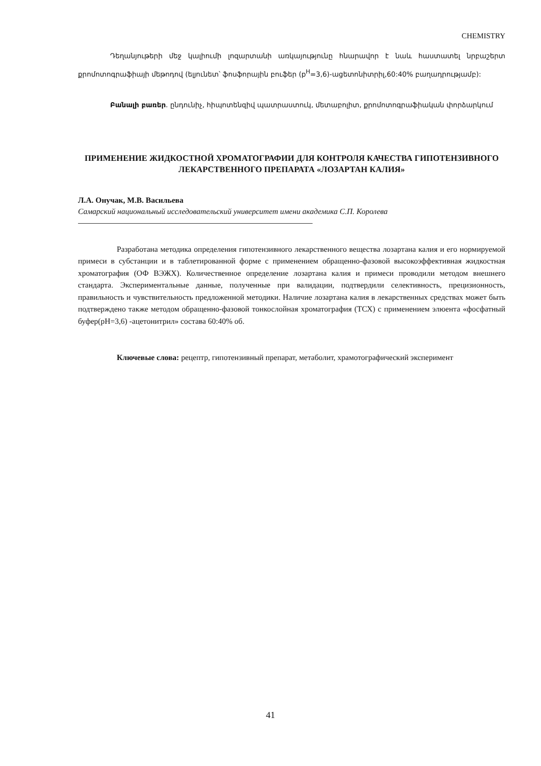CHEMISTRY
Դեղանյութերի մեջ կալիումի լոզարտանի առկայությունը հնարավոր է նաև հաստատել նրբաշերտ քրոմոտոգրաֆիայի մեթոդով (ելյունետ՝ ֆոսֆորային բուֆեր (p<sup>H</sup>=3,6)-ացետոնիտրիլ,60:40% բաղադրությամբ):
Բանալի բառեր. ընդունիչ, հիպոտենզիվ պատրաստուկ, մետաբոլիտ, քրոմոտոգրաֆիական փորձարկում
ПРИМЕНЕНИЕ ЖИДКОСТНОЙ ХРОМАТОГРАФИИ ДЛЯ КОНТРОЛЯ КАЧЕСТВА ГИПОТЕНЗИВНОГО ЛЕКАРСТВЕННОГО ПРЕПАРАТА «ЛОЗАРТАН КАЛИЯ»
Л.А. Онучак, М.В. Васильева
Самарский национальный исследовательский университет имени академика С.П. Королева
Разработана методика определения гипотензивного лекарственного вещества лозартана калия и его нормируемой примеси в субстанции и в таблетированной форме с применением обращенно-фазовой высокоэффективная жидкостная хроматография (ОФ ВЭЖХ). Количественное определение лозартана калия и примеси проводили методом внешнего стандарта. Экспериментальные данные, полученные при валидации, подтвердили селективность, прецизионность, правильность и чувствительность предложенной методики. Наличие лозартана калия в лекарственных средствах может быть подтверждено также методом обращенно-фазовой тонкослойная хроматография (ТСХ) с применением элюента «фосфатный буфер(pH=3,6) -ацетонитрил» состава 60:40% об.
Ключевые слова: рецептр, гипотензивный препарат, метаболит, храмотографический эксперимент
41